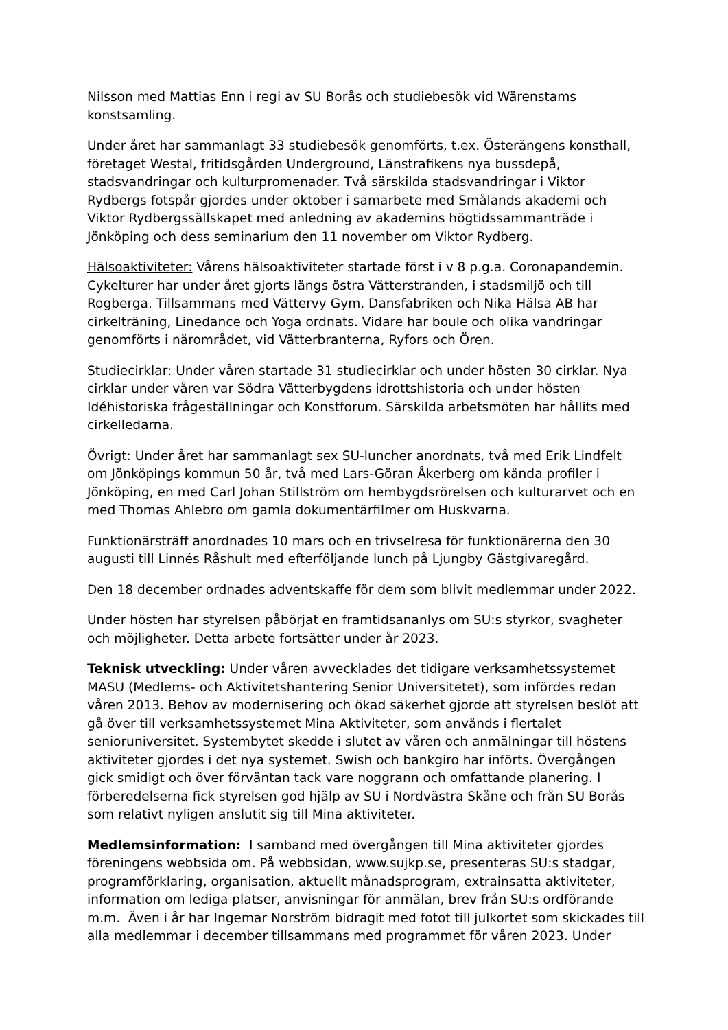Nilsson med Mattias Enn i regi av SU Borås och studiebesök vid Wärenstams konstsamling.
Under året har sammanlagt 33 studiebesök genomförts, t.ex. Österängens konsthall, företaget Westal, fritidsgården Underground, Länstrafikens nya bussdepå, stadsvandringar och kulturpromenader. Två särskilda stadsvandringar i Viktor Rydbergs fotspår gjordes under oktober i samarbete med Smålands akademi och Viktor Rydbergssällskapet med anledning av akademins högtidssammanträde i Jönköping och dess seminarium den 11 november om Viktor Rydberg.
Hälsoaktiviteter: Vårens hälsoaktiviteter startade först i v 8 p.g.a. Coronapandemin. Cykelturer har under året gjorts längs östra Vätterstranden, i stadsmiljö och till Rogberga. Tillsammans med Vättervy Gym, Dansfabriken och Nika Hälsa AB har cirkelträning, Linedance och Yoga ordnats. Vidare har boule och olika vandringar genomförts i närområdet, vid Vätterbranterna, Ryfors och Ören.
Studiecirklar: Under våren startade 31 studiecirklar och under hösten 30 cirklar. Nya cirklar under våren var Södra Vätterbygdens idrottshistoria och under hösten Idéhistoriska frågeställningar och Konstforum. Särskilda arbetsmöten har hållits med cirkelledarna.
Övrigt: Under året har sammanlagt sex SU-luncher anordnats, två med Erik Lindfelt om Jönköpings kommun 50 år, två med Lars-Göran Åkerberg om kända profiler i Jönköping, en med Carl Johan Stillström om hembygdsrörelsen och kulturarvet och en med Thomas Ahlebro om gamla dokumentärfilmer om Huskvarna.
Funktionärsträff anordnades 10 mars och en trivselresa för funktionärerna den 30 augusti till Linnés Råshult med efterföljande lunch på Ljungby Gästgivaregård.
Den 18 december ordnades adventskaffe för dem som blivit medlemmar under 2022.
Under hösten har styrelsen påbörjat en framtidsananlys om SU:s styrkor, svagheter och möjligheter. Detta arbete fortsätter under år 2023.
Teknisk utveckling: Under våren avvecklades det tidigare verksamhetssystemet MASU (Medlems- och Aktivitetshantering Senior Universitetet), som infördes redan våren 2013. Behov av modernisering och ökad säkerhet gjorde att styrelsen beslöt att gå över till verksamhetssystemet Mina Aktiviteter, som används i flertalet senioruniversitet. Systembytet skedde i slutet av våren och anmälningar till höstens aktiviteter gjordes i det nya systemet. Swish och bankgiro har införts. Övergången gick smidigt och över förväntan tack vare noggrann och omfattande planering. I förberedelserna fick styrelsen god hjälp av SU i Nordvästra Skåne och från SU Borås som relativt nyligen anslutit sig till Mina aktiviteter.
Medlemsinformation: I samband med övergången till Mina aktiviteter gjordes föreningens webbsida om. På webbsidan, www.sujkp.se, presenteras SU:s stadgar, programförklaring, organisation, aktuellt månadsprogram, extrainsatta aktiviteter, information om lediga platser, anvisningar för anmälan, brev från SU:s ordförande m.m. Även i år har Ingemar Norström bidragit med fotot till julkortet som skickades till alla medlemmar i december tillsammans med programmet för våren 2023. Under